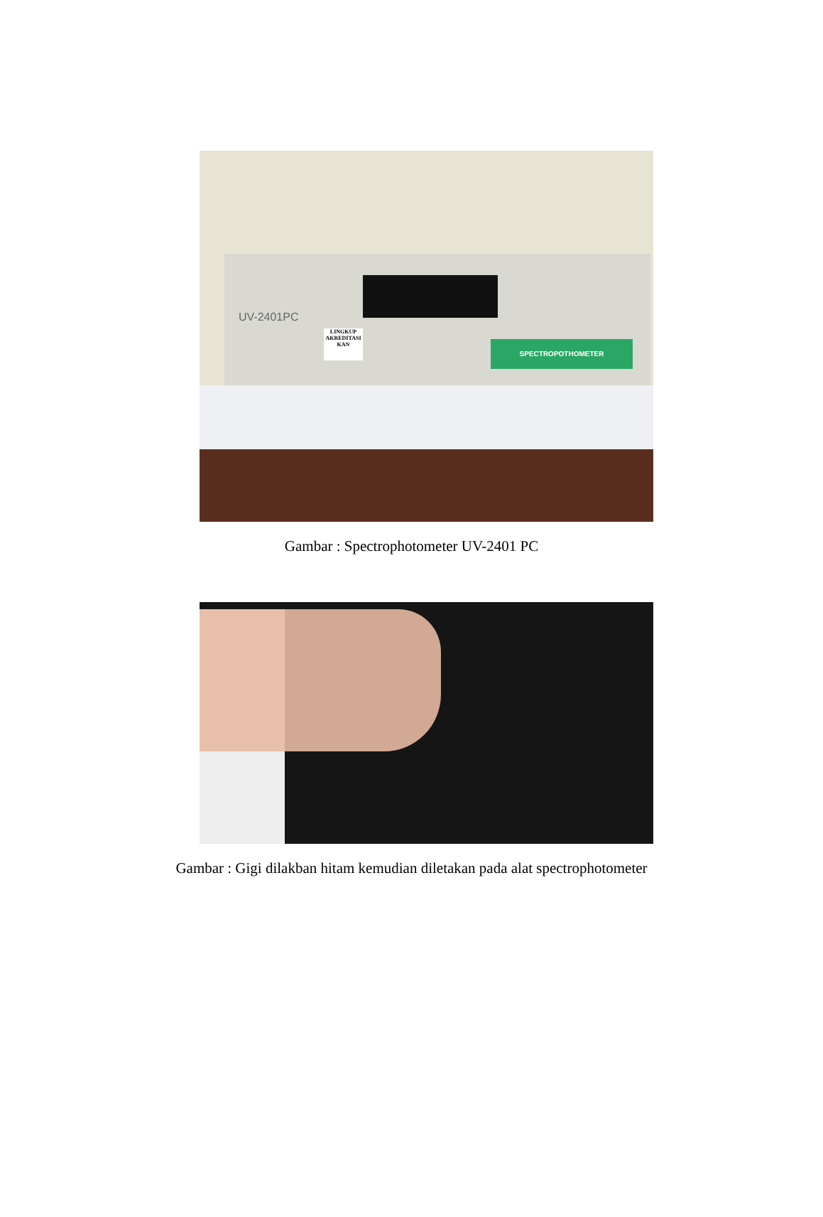SPECTROPOTHOMETER
UV-2401PC
LINGKUP AKREDITASI KAN
Gambar : Spectrophotometer UV-2401 PC
Gambar : Gigi dilakban hitam kemudian diletakan pada alat spectrophotometer